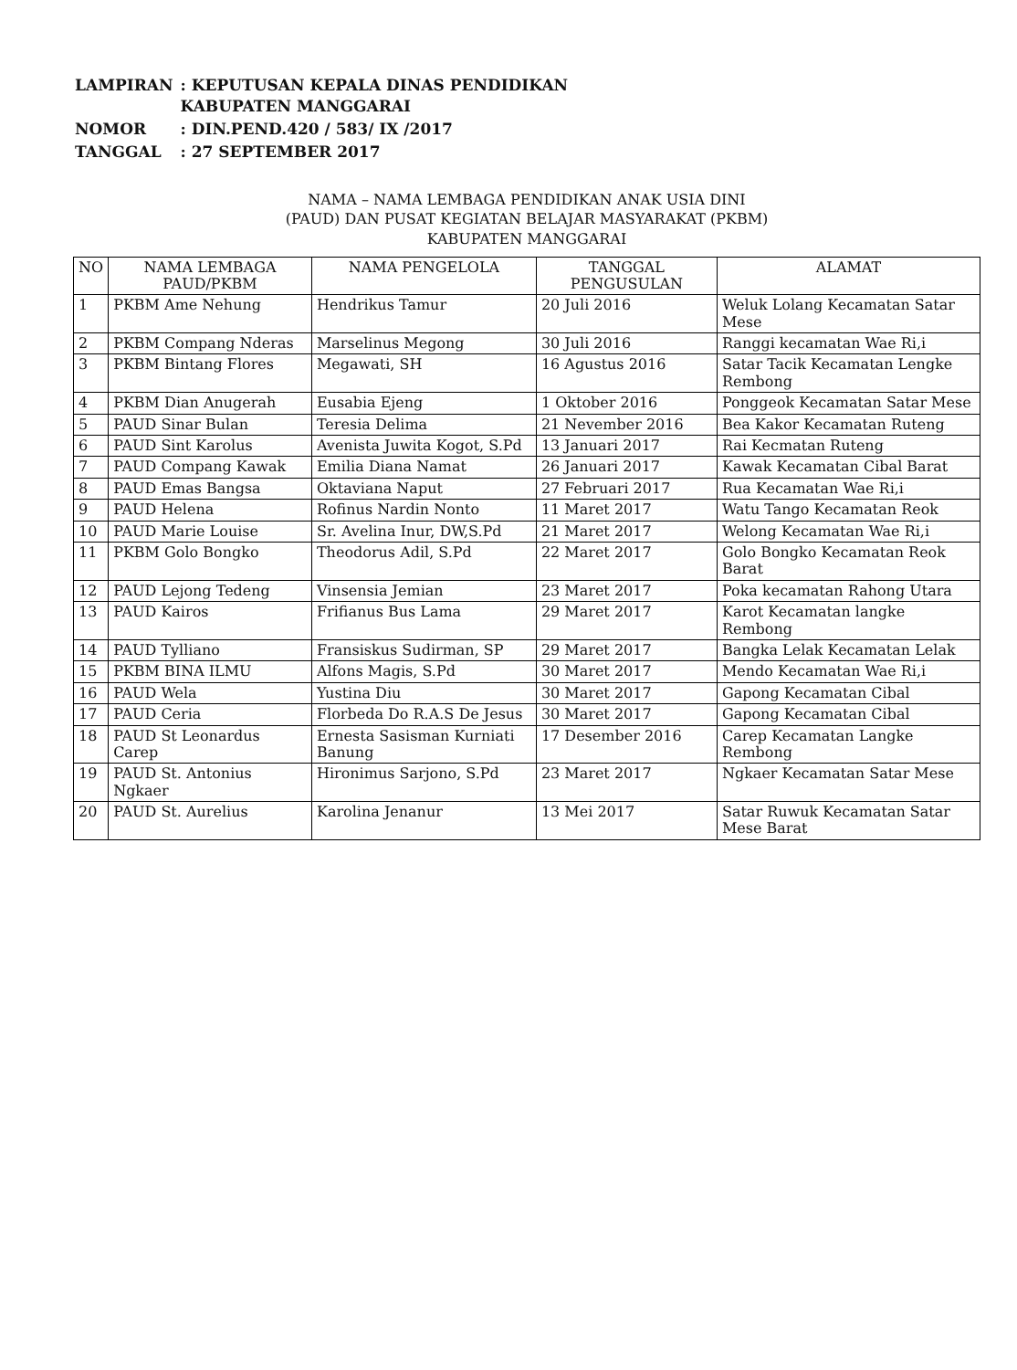| LAMPIRAN | : KEPUTUSAN KEPALA DINAS PENDIDIKAN KABUPATEN MANGGARAI |
| NOMOR | : DIN.PEND.420 / 583/ IX /2017 |
| TANGGAL | : 27 SEPTEMBER 2017 |
NAMA – NAMA LEMBAGA PENDIDIKAN ANAK USIA DINI
(PAUD) DAN PUSAT KEGIATAN BELAJAR MASYARAKAT (PKBM)
KABUPATEN MANGGARAI
| NO | NAMA LEMBAGA PAUD/PKBM | NAMA PENGELOLA | TANGGAL PENGUSULAN | ALAMAT |
| --- | --- | --- | --- | --- |
| 1 | PKBM Ame Nehung | Hendrikus Tamur | 20 Juli 2016 | Weluk Lolang Kecamatan Satar Mese |
| 2 | PKBM Compang Nderas | Marselinus Megong | 30 Juli 2016 | Ranggi kecamatan Wae Ri,i |
| 3 | PKBM Bintang Flores | Megawati, SH | 16 Agustus 2016 | Satar Tacik Kecamatan Lengke Rembong |
| 4 | PKBM Dian Anugerah | Eusabia Ejeng | 1 Oktober 2016 | Ponggeok Kecamatan Satar Mese |
| 5 | PAUD Sinar Bulan | Teresia Delima | 21 Nevember 2016 | Bea Kakor Kecamatan Ruteng |
| 6 | PAUD Sint Karolus | Avenista Juwita Kogot, S.Pd | 13 Januari 2017 | Rai Kecmatan Ruteng |
| 7 | PAUD Compang Kawak | Emilia Diana Namat | 26 Januari 2017 | Kawak Kecamatan Cibal Barat |
| 8 | PAUD Emas Bangsa | Oktaviana Naput | 27 Februari 2017 | Rua Kecamatan Wae Ri,i |
| 9 | PAUD Helena | Rofinus Nardin Nonto | 11 Maret 2017 | Watu Tango Kecamatan Reok |
| 10 | PAUD Marie Louise | Sr. Avelina Inur, DW,S.Pd | 21 Maret 2017 | Welong Kecamatan Wae Ri,i |
| 11 | PKBM Golo Bongko | Theodorus Adil, S.Pd | 22 Maret 2017 | Golo Bongko Kecamatan Reok Barat |
| 12 | PAUD Lejong Tedeng | Vinsensia Jemian | 23 Maret 2017 | Poka kecamatan Rahong Utara |
| 13 | PAUD Kairos | Frifianus Bus Lama | 29 Maret 2017 | Karot Kecamatan langke Rembong |
| 14 | PAUD Tylliano | Fransiskus Sudirman, SP | 29 Maret 2017 | Bangka Lelak Kecamatan Lelak |
| 15 | PKBM BINA ILMU | Alfons Magis, S.Pd | 30 Maret 2017 | Mendo Kecamatan Wae Ri,i |
| 16 | PAUD Wela | Yustina Diu | 30 Maret 2017 | Gapong Kecamatan Cibal |
| 17 | PAUD Ceria | Florbeda Do R.A.S De Jesus | 30 Maret 2017 | Gapong Kecamatan Cibal |
| 18 | PAUD St Leonardus Carep | Ernesta Sasisman Kurniati Banung | 17 Desember 2016 | Carep Kecamatan Langke Rembong |
| 19 | PAUD St. Antonius Ngkaer | Hironimus Sarjono, S.Pd | 23 Maret 2017 | Ngkaer Kecamatan Satar Mese |
| 20 | PAUD St. Aurelius | Karolina Jenanur | 13 Mei 2017 | Satar Ruwuk Kecamatan Satar Mese Barat |